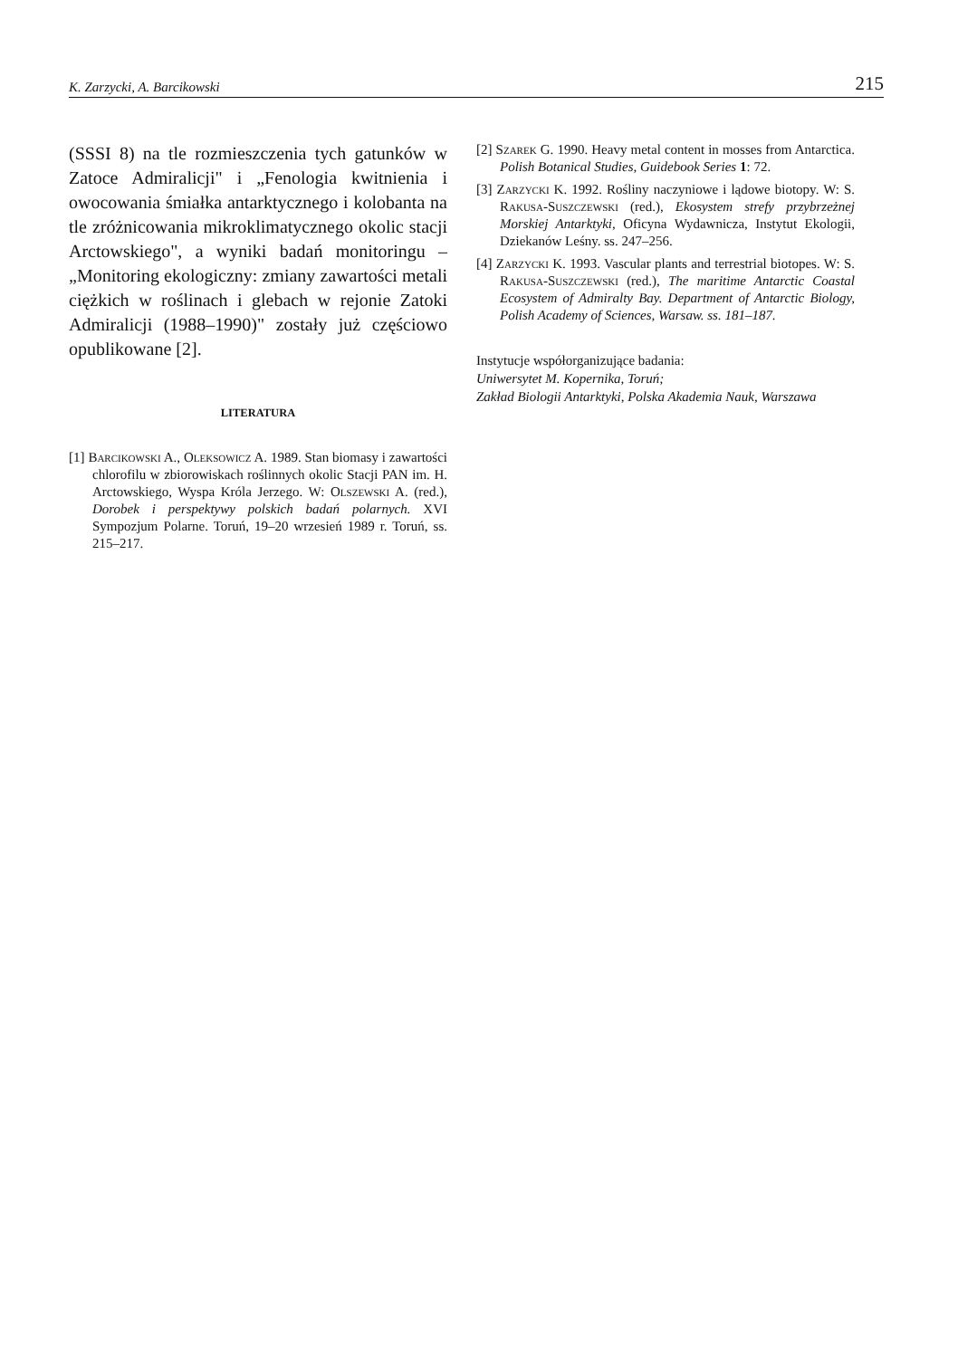K. Zarzycki, A. Barcikowski 215
(SSSI 8) na tle rozmieszczenia tych gatunków w Zatoce Admiralicji" i „Fenologia kwitnienia i owocowania śmiałka antarktycznego i kolobanta na tle zróżnicowania mikroklimatycznego okolic stacji Arctowskiego", a wyniki badań monitoringu – „Monitoring ekologiczny: zmiany zawartości metali ciężkich w roślinach i glebach w rejonie Zatoki Admiralicji (1988–1990)" zostały już częściowo opublikowane [2].
LITERATURA
[1] Barcikowski A., Oleksowicz A. 1989. Stan biomasy i zawartości chlorofilu w zbiorowiskach roślinnych okolic Stacji PAN im. H. Arctowskiego, Wyspa Króla Jerzego. W: Olszewski A. (red.), Dorobek i perspektywy polskich badań polarnych. XVI Sympozjum Polarne. Toruń, 19–20 wrzesień 1989 r. Toruń, ss. 215–217.
[2] Szarek G. 1990. Heavy metal content in mosses from Antarctica. Polish Botanical Studies, Guidebook Series 1: 72.
[3] Zarzycki K. 1992. Rośliny naczyniowe i lądowe biotopy. W: S. Rakusa-Suszczewski (red.), Ekosystem strefy przybrzeżnej Morskiej Antarktyki, Oficyna Wydawnicza, Instytut Ekologii, Dziekanów Leśny. ss. 247–256.
[4] Zarzycki K. 1993. Vascular plants and terrestrial biotopes. W: S. Rakusa-Suszczewski (red.), The maritime Antarctic Coastal Ecosystem of Admiralty Bay. Department of Antarctic Biology, Polish Academy of Sciences, Warsaw. ss. 181–187.
Instytucje współorganizujące badania:
Uniwersytet M. Kopernika, Toruń;
Zakład Biologii Antarktyki, Polska Akademia Nauk, Warszawa